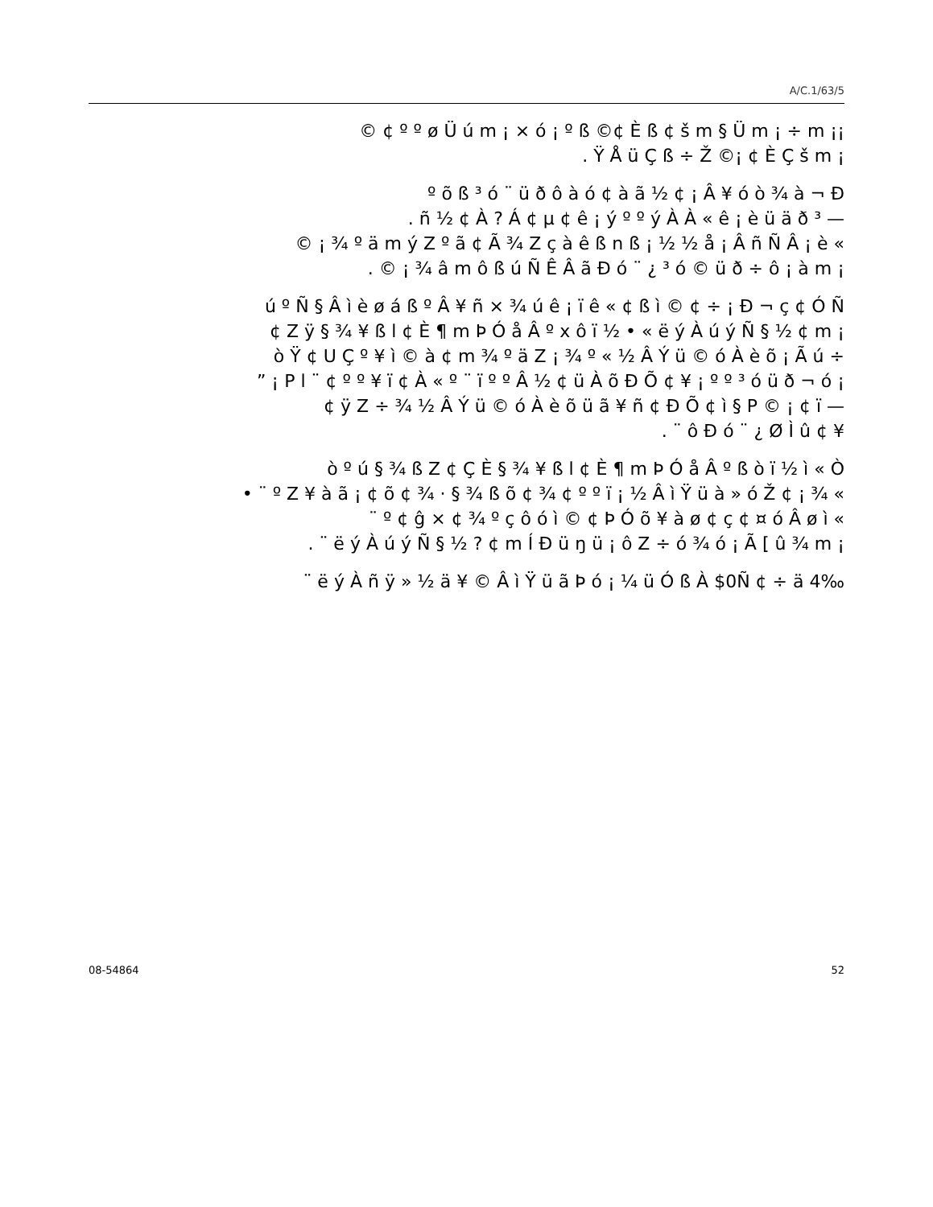A/C.1/63/5
© ¢ º º ø Ü ú m ¡ × ó ¡ º ß ©¢ È ß ¢ š m § Ü m ¡ ÷ m ¡¡
. Ÿ Å ü Ç ß ÷ Ž ©¡ ¢ È Ç š m ¡
º õ ß ³ ó ¨ ü ð ô à ó ¢ à ã ½ ¢ ¡ Â ¥ ó ò ¾ à ¬ Ð
. ñ ½ ¢ À ? Á ¢ µ ¢ ê ¡ ý º º ý À À « ê ¡ è ü ä ð ³ —
© ¡ ¾ º ä m ý Z º ã ¢ Ã ¾ Z ç à ê ß n ß ¡ ½ ½ å ¡ Â ñ Ñ Â ¡ è «
. © ¡ ¾ â m ô ß ú Ñ Ê Â ã Ð ó ¨ ¿ ³ ó © ü ð ÷ ô ¡ à m ¡
ú º Ñ § Â ì è ø á ß º Â ¥ ñ × ¾ ú ê ¡ ï ê « ¢ ß ì © ¢ ÷ ¡ Ð ¬ ç ¢ Ó Ñ
¢ Z ÿ § ¾ ¥ ß l ¢ È ¶ m Þ Ó å Â º x ô ï ½ • « ë ý À ú ý Ñ § ½ ¢ m ¡
ò Ÿ ¢ U Ç º ¥ ì © à ¢ m ¾ º ä Z ¡ ¾ º « ½ Â Ý ü © ó À è õ ¡ Ã ú ÷
” ¡ P l ¨ ¢ º º ¥ ï ¢ À « º ¨ ï º º Â ½ ¢ ü À õ Ð Õ ¢ ¥ ¡ º º ³ ó ü ð ¬ ó ¡
¢ ÿ Z ÷ ¾ ½ Â Ý ü © ó À è õ ü ã ¥ ñ ¢ Ð Õ ¢ ì § P © ¡ ¢ ï —
. ¨ ô Ð ó ¨ ¿ Ø Ì û ¢ ¥
ò º ú § ¾ ß Z ¢ Ç È § ¾ ¥ ß l ¢ È ¶ m Þ Ó å Â º ß ò ï ½ ì « Ò
• ¨ º Z ¥ à ã ¡ ¢ õ ¢ ¾ · § ¾ ß õ ¢ ¾ ¢ º º ï ¡ ½ Â ì Ÿ ü à » ó Ž ¢ ¡ ¾ «
¨ º ¢ ĝ × ¢ ¾ º ç ô ó ì © ¢ Þ Ó õ ¥ à ø ¢ ç ¢ ¤ ó Â ø ì «
. ¨ ë ý À ú ý Ñ § ½ ? ¢ m Í Ð ü ŋ ü ¡ ô Z ÷ ó ¾ ó ¡ Ã [ û ¾ m ¡
¨ ë ý À ñ ÿ » ½ ä ¥ © Â ì Ÿ ü ã Þ ó ¡ ¼ ü Ó ß À $0Ñ ¢ ÷ ä 4‰
08-54864 52